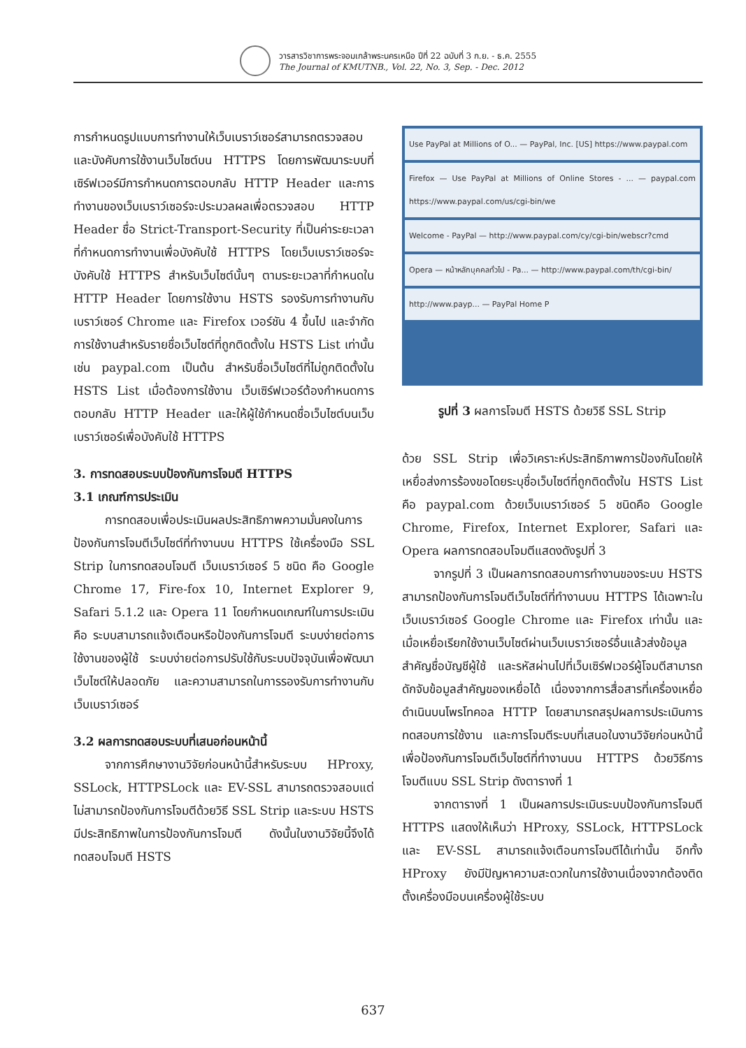วารสารวิชาการพระจอมเกล้าพระนครเหนือ ปีที่ 22 ฉบับที่ 3 ก.ย. - ธ.ค. 2555
The Journal of KMUTNB., Vol. 22, No. 3, Sep. - Dec. 2012
การกำหนดรูปแบบการทำงานให้เว็บเบราว์เซอร์สามารถตรวจสอบและบังคับการใช้งานเว็บไซต์บน HTTPS โดยการพัฒนาระบบที่เซิร์ฟเวอร์มีการกำหนดการตอบกลับ HTTP Header และการทำงานของเว็บเบราว์เซอร์จะประมวลผลเพื่อตรวจสอบ HTTP Header ชื่อ Strict-Transport-Security ที่เป็นค่าระยะเวลาที่กำหนดการทำงานเพื่อบังคับใช้ HTTPS โดยเว็บเบราว์เซอร์จะบังคับใช้ HTTPS สำหรับเว็บไซต์นั้นๆ ตามระยะเวลาที่กำหนดใน HTTP Header โดยการใช้งาน HSTS รองรับการทำงานกับเบราว์เซอร์ Chrome และ Firefox เวอร์ชัน 4 ขึ้นไป และจำกัดการใช้งานสำหรับรายชื่อเว็บไซต์ที่ถูกติดตั้งใน HSTS List เท่านั้นเช่น paypal.com เป็นต้น สำหรับชื่อเว็บไซต์ที่ไม่ถูกติดตั้งใน HSTS List เมื่อต้องการใช้งาน เว็บเซิร์ฟเวอร์ต้องกำหนดการตอบกลับ HTTP Header และให้ผู้ใช้กำหนดชื่อเว็บไซต์บนเว็บเบราว์เซอร์เพื่อบังคับใช้ HTTPS
3. การทดสอบระบบป้องกันการโจมตี HTTPS
3.1 เกณฑ์การประเมิน
การทดสอบเพื่อประเมินผลประสิทธิภาพความมั่นคงในการป้องกันการโจมตีเว็บไซต์ที่ทำงานบน HTTPS ใช้เครื่องมือ SSL Strip ในการทดสอบโจมตี เว็บเบราว์เซอร์ 5 ชนิด คือ Google Chrome 17, Fire-fox 10, Internet Explorer 9, Safari 5.1.2 และ Opera 11 โดยกำหนดเกณฑ์ในการประเมินคือ ระบบสามารถแจ้งเตือนหรือป้องกันการโจมตี ระบบง่ายต่อการใช้งานของผู้ใช้ ระบบง่ายต่อการปรับใช้กับระบบปัจจุบันเพื่อพัฒนาเว็บไซต์ให้ปลอดภัย และความสามารถในการรองรับการทำงานกับเว็บเบราว์เซอร์
3.2 ผลการทดสอบระบบที่เสนอก่อนหน้านี้
จากการศึกษางานวิจัยก่อนหน้านี้สำหรับระบบ HProxy, SSLock, HTTPSLock และ EV-SSL สามารถตรวจสอบแต่ไม่สามารถป้องกันการโจมตีด้วยวิธี SSL Strip และระบบ HSTS มีประสิทธิภาพในการป้องกันการโจมตี ดังนั้นในงานวิจัยนี้จึงได้ทดสอบโจมตี HSTS
Use PayPal at Millions of O... — PayPal, Inc. [US] https://www.paypal.com
Firefox — Use PayPal at Millions of Online Stores - ... — paypal.com https://www.paypal.com/us/cgi-bin/we
Welcome - PayPal — http://www.paypal.com/cy/cgi-bin/webscr?cmd
Opera — หน้าหลักบุคคลทั่วไป - Pa... — http://www.paypal.com/th/cgi-bin/
http://www.payp... — PayPal Home P
รูปที่ 3 ผลการโจมตี HSTS ด้วยวิธี SSL Strip
ด้วย SSL Strip เพื่อวิเคราะห์ประสิทธิภาพการป้องกันโดยให้เหยื่อส่งการร้องขอโดยระบุชื่อเว็บไซต์ที่ถูกติดตั้งใน HSTS List คือ paypal.com ด้วยเว็บเบราว์เซอร์ 5 ชนิดคือ Google Chrome, Firefox, Internet Explorer, Safari และ Opera ผลการทดสอบโจมตีแสดงดังรูปที่ 3
จากรูปที่ 3 เป็นผลการทดสอบการทำงานของระบบ HSTS สามารถป้องกันการโจมตีเว็บไซต์ที่ทำงานบน HTTPS ได้เฉพาะในเว็บเบราว์เซอร์ Google Chrome และ Firefox เท่านั้น และเมื่อเหยื่อเรียกใช้งานเว็บไซต์ผ่านเว็บเบราว์เซอร์อื่นแล้วส่งข้อมูลสำคัญชื่อบัญชีผู้ใช้ และรหัสผ่านไปที่เว็บเซิร์ฟเวอร์ผู้โจมตีสามารถดักจับข้อมูลสำคัญของเหยื่อได้ เนื่องจากการสื่อสารที่เครื่องเหยื่อดำเนินบนโพรโทคอล HTTP โดยสามารถสรุปผลการประเมินการทดสอบการใช้งาน และการโจมตีระบบที่เสนอในงานวิจัยก่อนหน้านี้เพื่อป้องกันการโจมตีเว็บไซต์ที่ทำงานบน HTTPS ด้วยวิธีการโจมตีแบบ SSL Strip ดังตารางที่ 1
จากตารางที่ 1 เป็นผลการประเมินระบบป้องกันการโจมตี HTTPS แสดงให้เห็นว่า HProxy, SSLock, HTTPSLock และ EV-SSL สามารถแจ้งเตือนการโจมตีได้เท่านั้น อีกทั้ง HProxy ยังมีปัญหาความสะดวกในการใช้งานเนื่องจากต้องติดตั้งเครื่องมือบนเครื่องผู้ใช้ระบบ
637